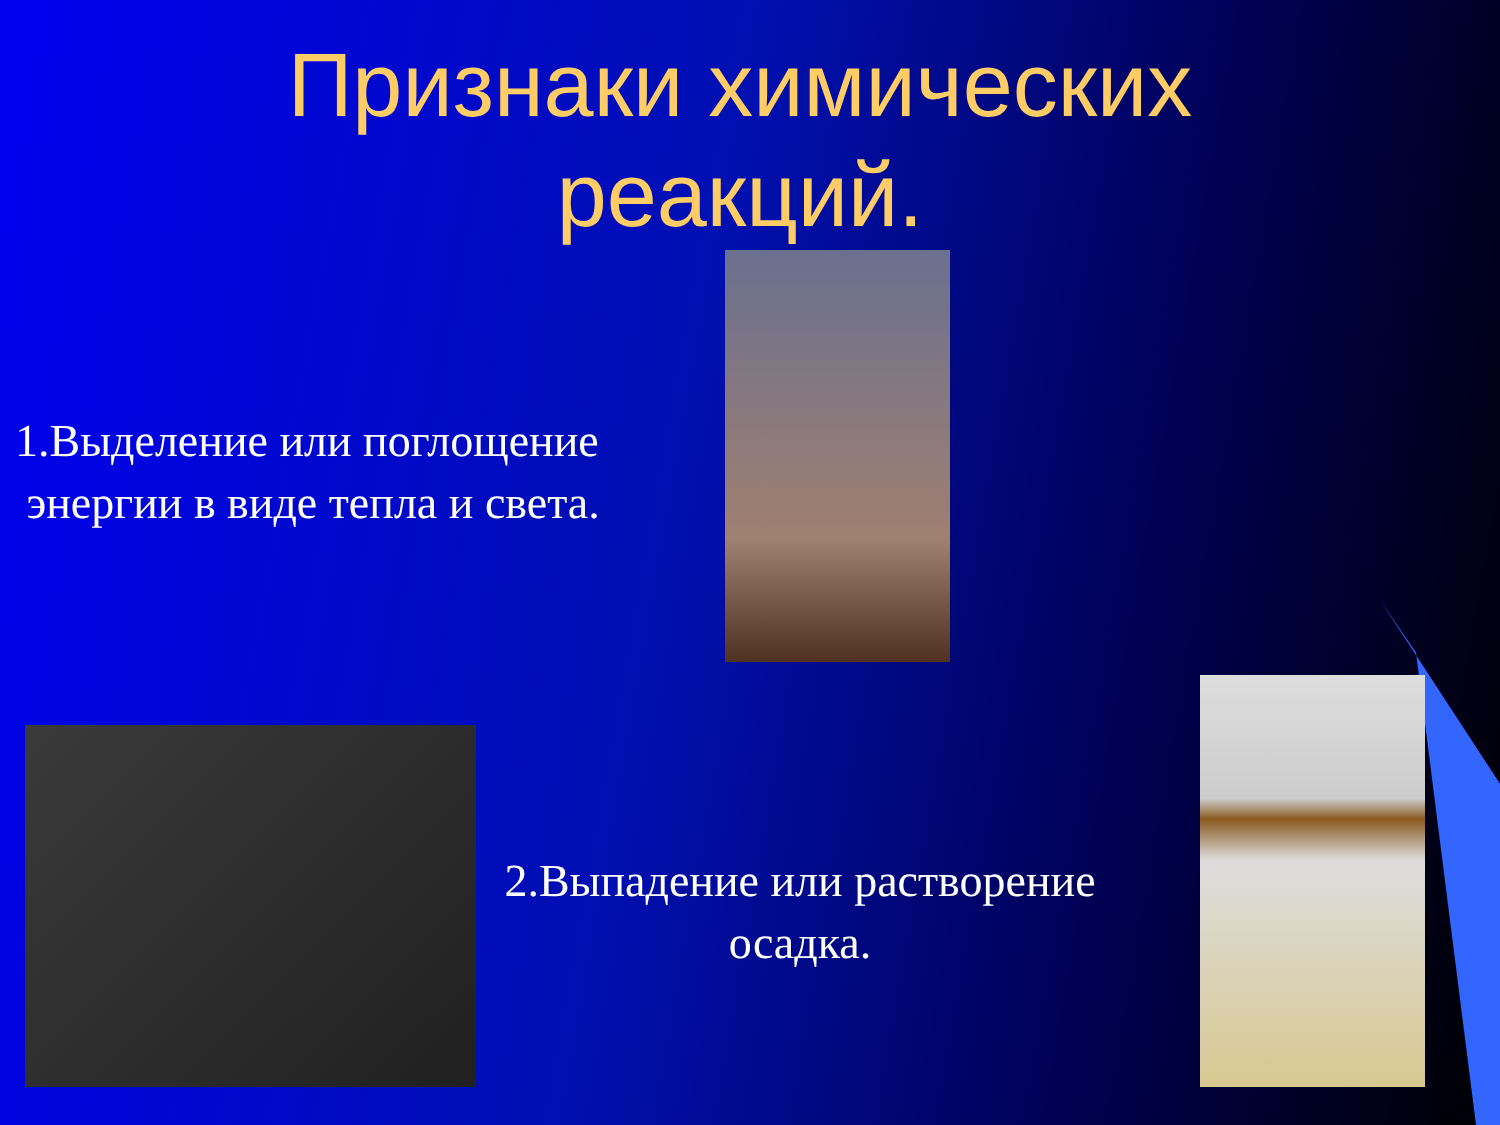Признаки химических реакций.
1.Выделение или поглощение
энергии в виде тепла и света.
2.Выпадение или растворение осадка.